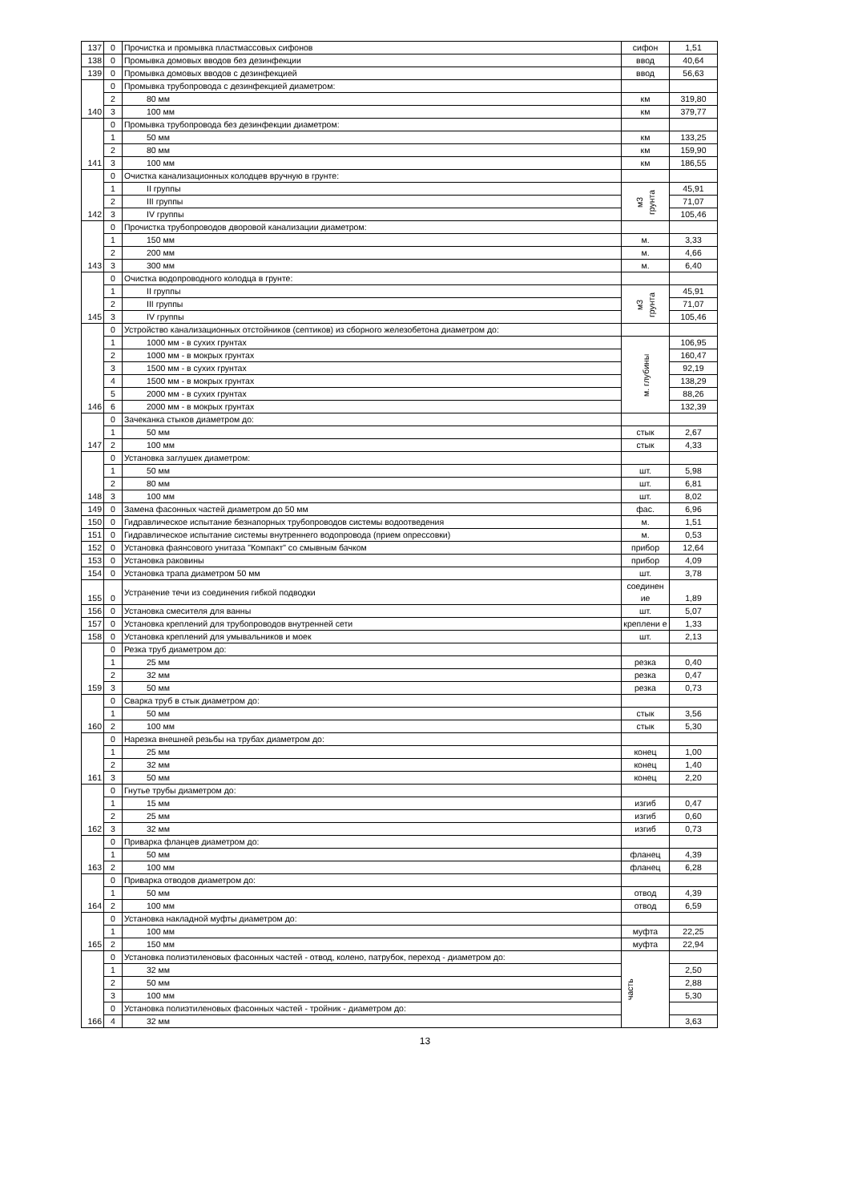| 137 | 0 | Прочистка и промывка пластмассовых сифонов | сифон | 1,51 |
| 138 | 0 | Промывка домовых вводов без дезинфекции | ввод | 40,64 |
| 139 | 0 | Промывка домовых вводов с дезинфекцией | ввод | 56,63 |
| 140 | 0 | Промывка трубопровода с дезинфекцией диаметром: | | |
| | 2 | 80 мм | км | 319,80 |
| | 3 | 100 мм | км | 379,77 |
| 141 | 0 | Промывка трубопровода без дезинфекции диаметром: | | |
| | 1 | 50 мм | км | 133,25 |
| | 2 | 80 мм | км | 159,90 |
| | 3 | 100 мм | км | 186,55 |
| 142 | 0 | Очистка канализационных колодцев вручную в грунте: | | |
| | 1 | II группы | м3 грунта | 45,91 |
| | 2 | III группы | | 71,07 |
| | 3 | IV группы | | 105,46 |
| 143 | 0 | Прочистка трубопроводов дворовой канализации диаметром: | | |
| | 1 | 150 мм | м. | 3,33 |
| | 2 | 200 мм | м. | 4,66 |
| | 3 | 300 мм | м. | 6,40 |
| 145 | 0 | Очистка водопроводного колодца в грунте: | | |
| | 1 | II группы | м3 грунта | 45,91 |
| | 2 | III группы | | 71,07 |
| | 3 | IV группы | | 105,46 |
| 146 | 0 | Устройство канализационных отстойников (септиков) из сборного железобетона диаметром до: | | |
| | 1 | 1000 мм - в сухих грунтах | м. глубины | 106,95 |
| | 2 | 1000 мм - в мокрых грунтах | | 160,47 |
| | 3 | 1500 мм - в сухих грунтах | | 92,19 |
| | 4 | 1500 мм - в мокрых грунтах | | 138,29 |
| | 5 | 2000 мм - в сухих грунтах | | 88,26 |
| | 6 | 2000 мм - в мокрых грунтах | | 132,39 |
| 147 | 0 | Зачеканка стыков диаметром до: | | |
| | 1 | 50 мм | стык | 2,67 |
| | 2 | 100 мм | стык | 4,33 |
| 148 | 0 | Установка заглушек диаметром: | | |
| | 1 | 50 мм | шт. | 5,98 |
| | 2 | 80 мм | шт. | 6,81 |
| | 3 | 100 мм | шт. | 8,02 |
| 149 | 0 | Замена фасонных частей диаметром до 50 мм | фас. | 6,96 |
| 150 | 0 | Гидравлическое испытание безнапорных трубопроводов системы водоотведения | м. | 1,51 |
| 151 | 0 | Гидравлическое испытание системы внутреннего водопровода (прием опрессовки) | м. | 0,53 |
| 152 | 0 | Установка фаянсового унитаза "Компакт" со смывным бачком | прибор | 12,64 |
| 153 | 0 | Установка раковины | прибор | 4,09 |
| 154 | 0 | Установка трапа диаметром 50 мм | шт. | 3,78 |
| 155 | 0 | Устранение течи из соединения гибкой подводки | соединен ие | 1,89 |
| 156 | 0 | Установка смесителя для ванны | шт. | 5,07 |
| 157 | 0 | Установка креплений для трубопроводов внутренней сети | креплени е | 1,33 |
| 158 | 0 | Установка креплений для умывальников и моек | шт. | 2,13 |
| 159 | 0 | Резка труб диаметром до: | | |
| | 1 | 25 мм | резка | 0,40 |
| | 2 | 32 мм | резка | 0,47 |
| | 3 | 50 мм | резка | 0,73 |
| 160 | 0 | Сварка труб в стык диаметром до: | | |
| | 1 | 50 мм | стык | 3,56 |
| | 2 | 100 мм | стык | 5,30 |
| 161 | 0 | Нарезка внешней резьбы на трубах диаметром до: | | |
| | 1 | 25 мм | конец | 1,00 |
| | 2 | 32 мм | конец | 1,40 |
| | 3 | 50 мм | конец | 2,20 |
| 162 | 0 | Гнутье трубы диаметром до: | | |
| | 1 | 15 мм | изгиб | 0,47 |
| | 2 | 25 мм | изгиб | 0,60 |
| | 3 | 32 мм | изгиб | 0,73 |
| 163 | 0 | Приварка фланцев диаметром до: | | |
| | 1 | 50 мм | фланец | 4,39 |
| | 2 | 100 мм | фланец | 6,28 |
| 164 | 0 | Приварка отводов диаметром до: | | |
| | 1 | 50 мм | отвод | 4,39 |
| | 2 | 100 мм | отвод | 6,59 |
| 165 | 0 | Установка накладной муфты диаметром до: | | |
| | 1 | 100 мм | муфта | 22,25 |
| | 2 | 150 мм | муфта | 22,94 |
| 166 | 0 | Установка полиэтиленовых фасонных частей - отвод, колено, патрубок, переход - диаметром до: | часть | |
| | 1 | 32 мм | | 2,50 |
| | 2 | 50 мм | | 2,88 |
| | 3 | 100 мм | | 5,30 |
| | 0 | Установка полиэтиленовых фасонных частей - тройник - диаметром до: | | |
| | 4 | 32 мм | | 3,63 |
13